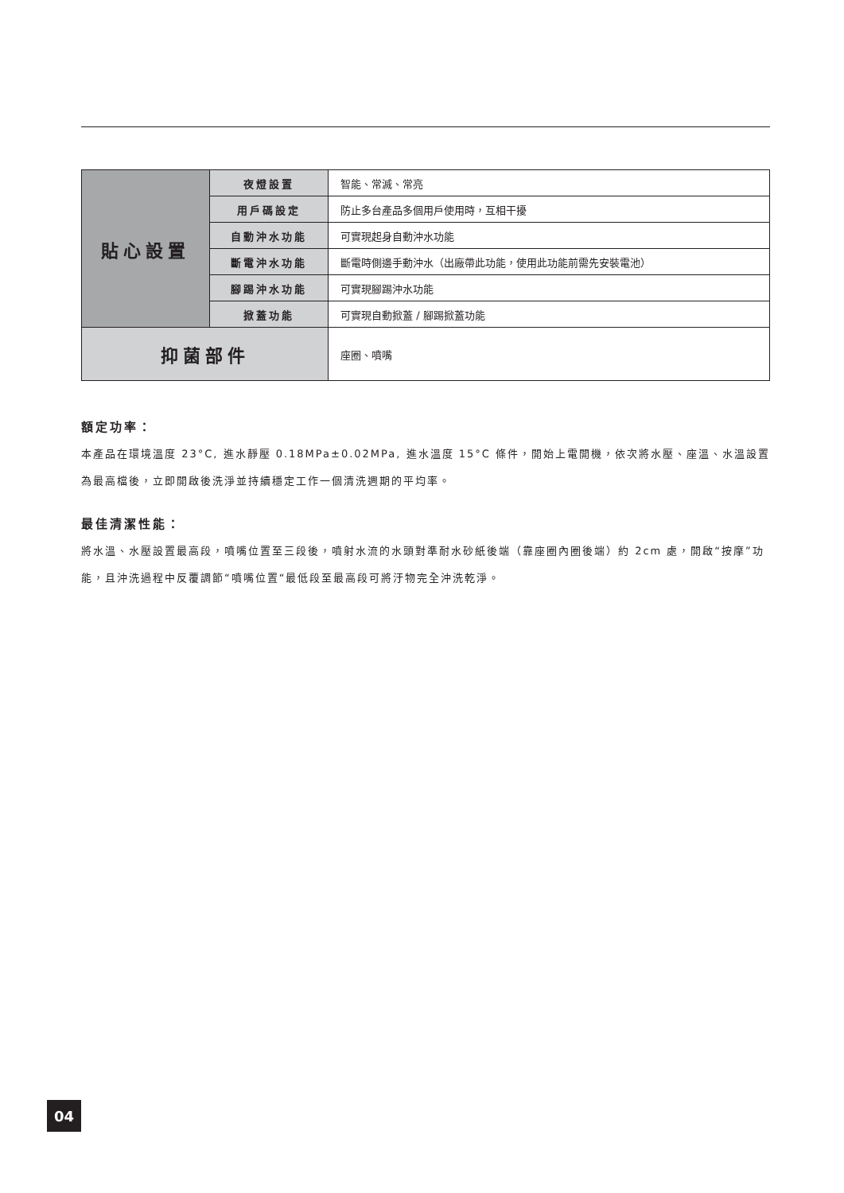| 貼心設置 | 夜燈設置 | 智能、常滅、常亮 |
| | 用戶碼設定 | 防止多台產品多個用戶使用時，互相干擾 |
| | 自動沖水功能 | 可實現起身自動沖水功能 |
| | 斷電沖水功能 | 斷電時側邊手動沖水（出廠帶此功能，使用此功能前需先安裝電池） |
| | 腳踢沖水功能 | 可實現腳踢沖水功能 |
| | 掀蓋功能 | 可實現自動掀蓋 / 腳踢掀蓋功能 |
| 抑菌部件 | | 座圈、噴嘴 |
額定功率：
本產品在環境溫度 23°C, 進水靜壓 0.18MPa±0.02MPa, 進水溫度 15°C 條件，開始上電開機，依次將水壓、座溫、水溫設置為最高檔後，立即開啟後洗淨並持續穩定工作一個清洗週期的平均率。
最佳清潔性能：
將水溫、水壓設置最高段，噴嘴位置至三段後，噴射水流的水頭對準耐水砂紙後端（靠座圈內圈後端）約 2cm 處，開啟“按摩”功能，且沖洗過程中反覆調節“噴嘴位置“最低段至最高段可將汙物完全沖洗乾淨。
04